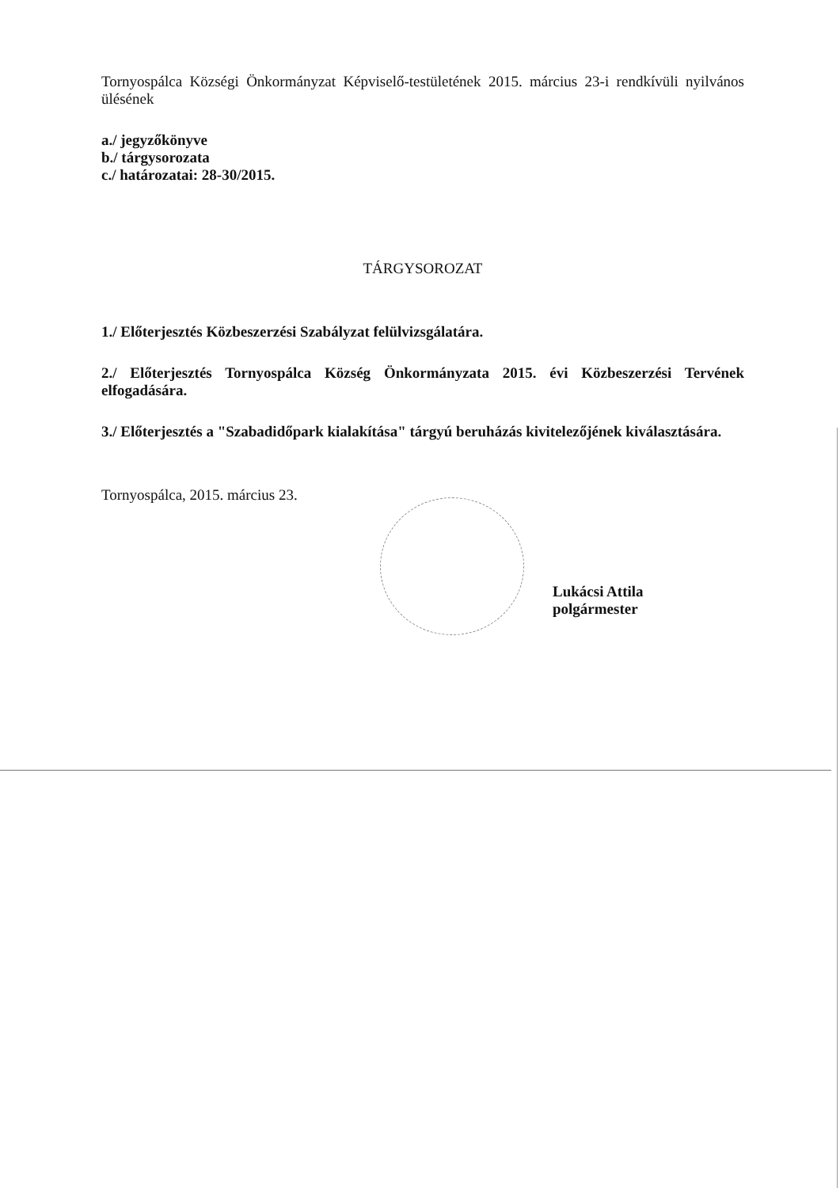Tornyospálca Községi Önkormányzat Képviselő-testületének 2015. március 23-i rendkívüli nyilvános ülésének
a./ jegyzőkönyve
b./ tárgysorozata
c./ határozatai: 28-30/2015.
TÁRGYSOROZAT
1./ Előterjesztés Közbeszerzési Szabályzat felülvizsgálatára.
2./ Előterjesztés Tornyospálca Község Önkormányzata 2015. évi Közbeszerzési Tervének elfogadására.
3./ Előterjesztés a "Szabadidőpark kialakítása" tárgyú beruházás kivitelezőjének kiválasztására.
Tornyospálca, 2015. március 23.
Lukácsi Attila
polgármester